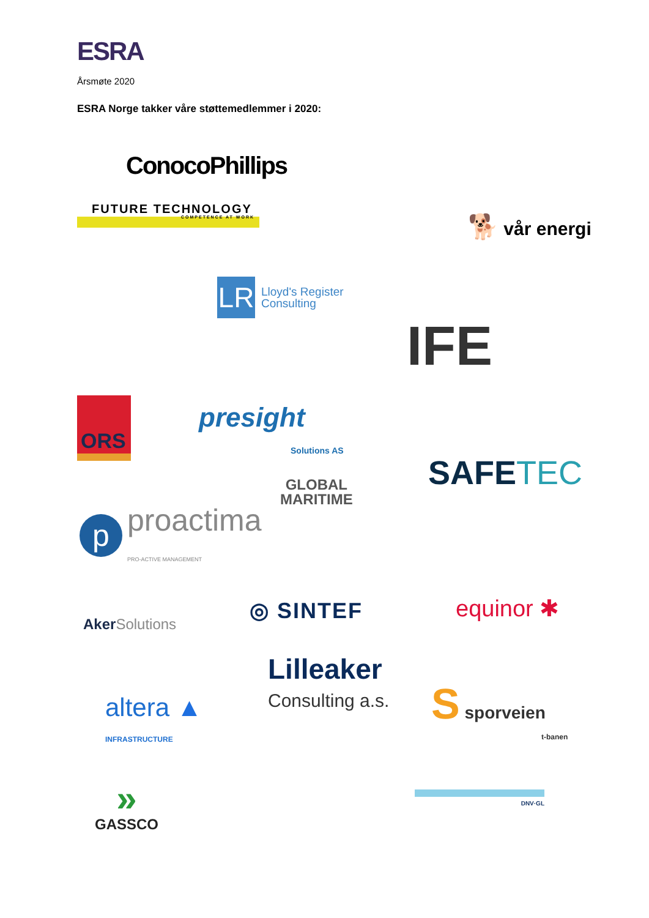ESRA
Årsmøte 2020
ESRA Norge takker våre støttemedlemmer i 2020:
ConocoPhillips
FUTURE TECHNOLOGY
COMPETENCE AT WORK
🐕 vår energi
LR
Lloyd's Register
Consulting
IFE
ORS
presight
Solutions AS
SAFETEC
GLOBAL
MARITIME
p proactima
PRO-ACTIVE MANAGEMENT
Aker Solutions ◎ SINTEF equinor ✱
Lilleaker
Consulting a.s.
altera ▲
INFRASTRUCTURE
S sporveien
t-banen
»
GASSCO
DNV·GL